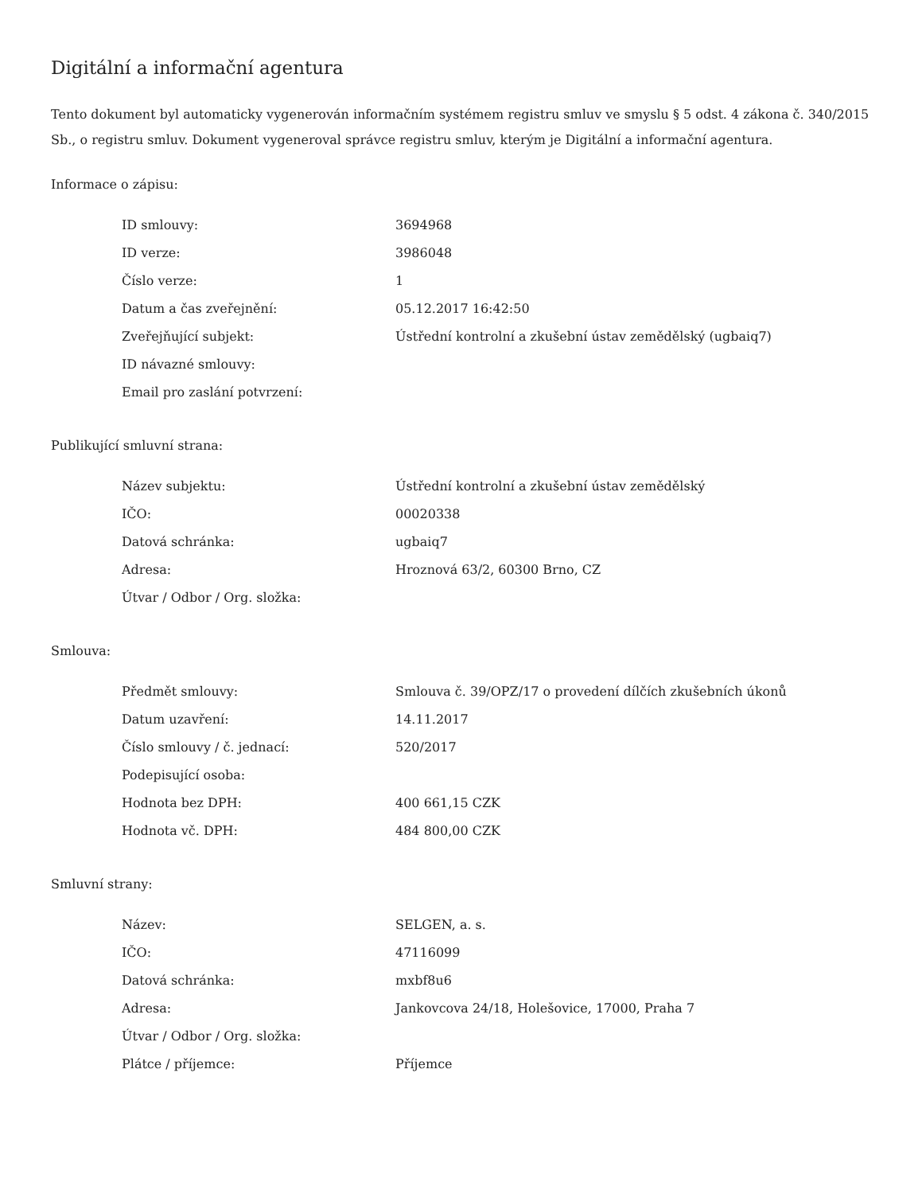Digitální a informační agentura
Tento dokument byl automaticky vygenerován informačním systémem registru smluv ve smyslu § 5 odst. 4 zákona č. 340/2015 Sb., o registru smluv. Dokument vygeneroval správce registru smluv, kterým je Digitální a informační agentura.
Informace o zápisu:
| ID smlouvy: | 3694968 |
| ID verze: | 3986048 |
| Číslo verze: | 1 |
| Datum a čas zveřejnění: | 05.12.2017 16:42:50 |
| Zveřejňující subjekt: | Ústřední kontrolní a zkušební ústav zemědělský (ugbaiq7) |
| ID návazné smlouvy: | |
| Email pro zaslání potvrzení: | |
Publikující smluvní strana:
| Název subjektu: | Ústřední kontrolní a zkušební ústav zemědělský |
| IČO: | 00020338 |
| Datová schránka: | ugbaiq7 |
| Adresa: | Hroznová 63/2, 60300 Brno, CZ |
| Útvar / Odbor / Org. složka: | |
Smlouva:
| Předmět smlouvy: | Smlouva č. 39/OPZ/17 o provedení dílčích zkušebních úkonů |
| Datum uzavření: | 14.11.2017 |
| Číslo smlouvy / č. jednací: | 520/2017 |
| Podepisující osoba: | |
| Hodnota bez DPH: | 400 661,15 CZK |
| Hodnota vč. DPH: | 484 800,00 CZK |
Smluvní strany:
| Název: | SELGEN, a. s. |
| IČO: | 47116099 |
| Datová schránka: | mxbf8u6 |
| Adresa: | Jankovcova 24/18, Holešovice, 17000, Praha 7 |
| Útvar / Odbor / Org. složka: | |
| Plátce / příjemce: | Příjemce |